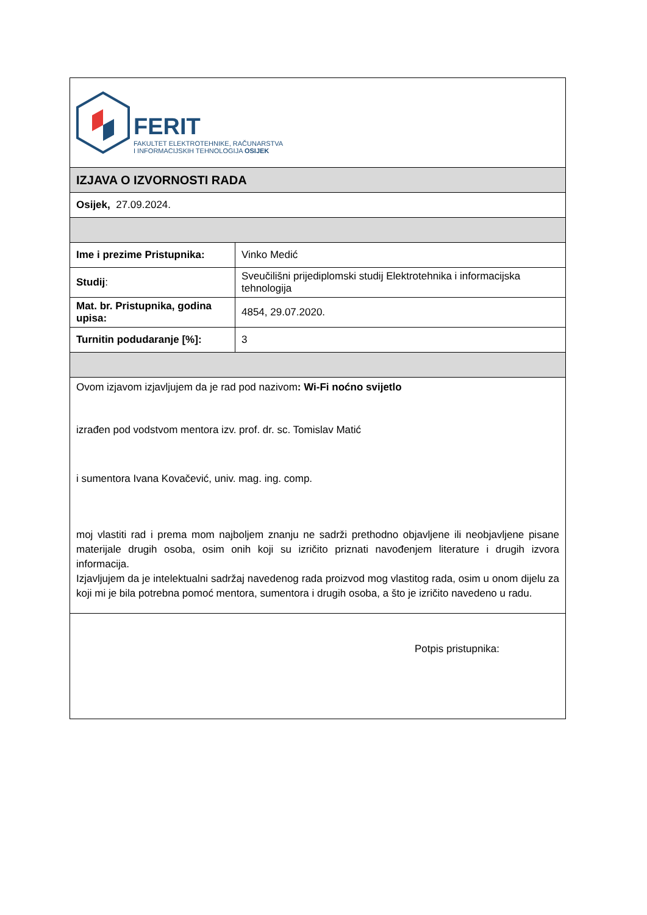| FERIT FAKULTET ELEKTROTEHNIKE, RAČUNARSTVA I INFORMACIJSKIH TEHNOLOGIJA OSIJEK | |
| IZJAVA O IZVORNOSTI RADA | |
| Osijek, 27.09.2024. | |
| Ime i prezime Pristupnika: | Vinko Medić |
| Studij : | Sveučilišni prijediplomski studij Elektrotehnika i informacijska tehnologija |
| Mat. br. Pristupnika, godina upisa: | 4854, 29.07.2020. |
| Turnitin podudaranje [%]: | 3 |
| Ovom izjavom izjavljujem da je rad pod nazivom : Wi-Fi noćno svijetlo izrađen pod vodstvom mentora izv. prof. dr. sc. Tomislav Matić i sumentora Ivana Kovačević, univ. mag. ing. comp. moj vlastiti rad i prema mom najboljem znanju ne sadrži prethodno objavljene ili neobjavljene pisane materijale drugih osoba, osim onih koji su izričito priznati navođenjem literature i drugih izvora informacija. Izjavljujem da je intelektualni sadržaj navedenog rada proizvod mog vlastitog rada, osim u onom dijelu za koji mi je bila potrebna pomoć mentora, sumentora i drugih osoba, a što je izričito navedeno u radu. | |
| Potpis pristupnika: | |